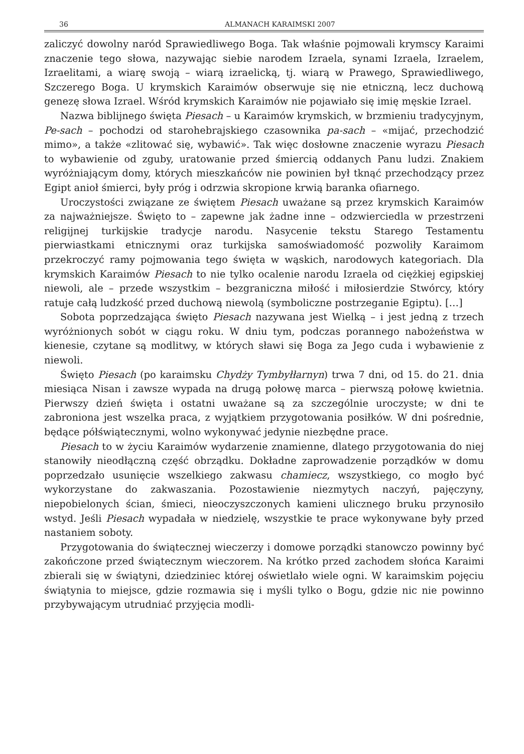36 ALMANACH KARAIMSKI 2007
zaliczyć dowolny naród Sprawiedliwego Boga. Tak właśnie pojmowali krymscy Karaimi znaczenie tego słowa, nazywając siebie narodem Izraela, synami Izraela, Izraelem, Izraelitami, a wiarę swoją – wiarą izraelicką, tj. wiarą w Prawego, Sprawiedliwego, Szczerego Boga. U krymskich Karaimów obserwuje się nie etniczną, lecz duchową genezę słowa Izrael. Wśród krymskich Karaimów nie pojawiało się imię męskie Izrael.
Nazwa biblijnego święta Piesach – u Karaimów krymskich, w brzmieniu tradycyjnym, Pe-sach – pochodzi od starohebrajskiego czasownika pa-sach – «mijać, przechodzić mimo», a także «zlitować się, wybawić». Tak więc dosłowne znaczenie wyrazu Piesach to wybawienie od zguby, uratowanie przed śmiercią oddanych Panu ludzi. Znakiem wyróżniającym domy, których mieszkańców nie powinien był tknąć przechodzący przez Egipt anioł śmierci, były próg i odrzwia skropione krwią baranka ofiarnego.
Uroczystości związane ze świętem Piesach uważane są przez krymskich Karaimów za najważniejsze. Święto to – zapewne jak żadne inne – odzwierciedla w przestrzeni religijnej turkijskie tradycje narodu. Nasycenie tekstu Starego Testamentu pierwiastkami etnicznymi oraz turkijska samoświadomość pozwoliły Karaimom przekroczyć ramy pojmowania tego święta w wąskich, narodowych kategoriach. Dla krymskich Karaimów Piesach to nie tylko ocalenie narodu Izraela od ciężkiej egipskiej niewoli, ale – przede wszystkim – bezgraniczna miłość i miłosierdzie Stwórcy, który ratuje całą ludzkość przed duchową niewolą (symboliczne postrzeganie Egiptu). […]
Sobota poprzedzająca święto Piesach nazywana jest Wielką – i jest jedną z trzech wyróżnionych sobót w ciągu roku. W dniu tym, podczas porannego nabożeństwa w kienesie, czytane są modlitwy, w których sławi się Boga za Jego cuda i wybawienie z niewoli.
Święto Piesach (po karaimsku Chydży Tymbyłłarnyn) trwa 7 dni, od 15. do 21. dnia miesiąca Nisan i zawsze wypada na drugą połowę marca – pierwszą połowę kwietnia. Pierwszy dzień święta i ostatni uważane są za szczególnie uroczyste; w dni te zabroniona jest wszelka praca, z wyjątkiem przygotowania posiłków. W dni pośrednie, będące półświątecznymi, wolno wykonywać jedynie niezbędne prace.
Piesach to w życiu Karaimów wydarzenie znamienne, dlatego przygotowania do niej stanowiły nieodłączną część obrządku. Dokładne zaprowadzenie porządków w domu poprzedzało usunięcie wszelkiego zakwasu chamiecz, wszystkiego, co mogło być wykorzystane do zakwaszania. Pozostawienie niezmytych naczyń, pajęczyny, niepobielonych ścian, śmieci, nieoczyszczonych kamieni ulicznego bruku przynosiło wstyd. Jeśli Piesach wypadała w niedzielę, wszystkie te prace wykonywane były przed nastaniem soboty.
Przygotowania do świątecznej wieczerzy i domowe porządki stanowczo powinny być zakończone przed świątecznym wieczorem. Na krótko przed zachodem słońca Karaimi zbierali się w świątyni, dziedziniec której oświetlało wiele ogni. W karaimskim pojęciu świątynia to miejsce, gdzie rozmawia się i myśli tylko o Bogu, gdzie nic nie powinno przybywającym utrudniać przyjęcia modli-